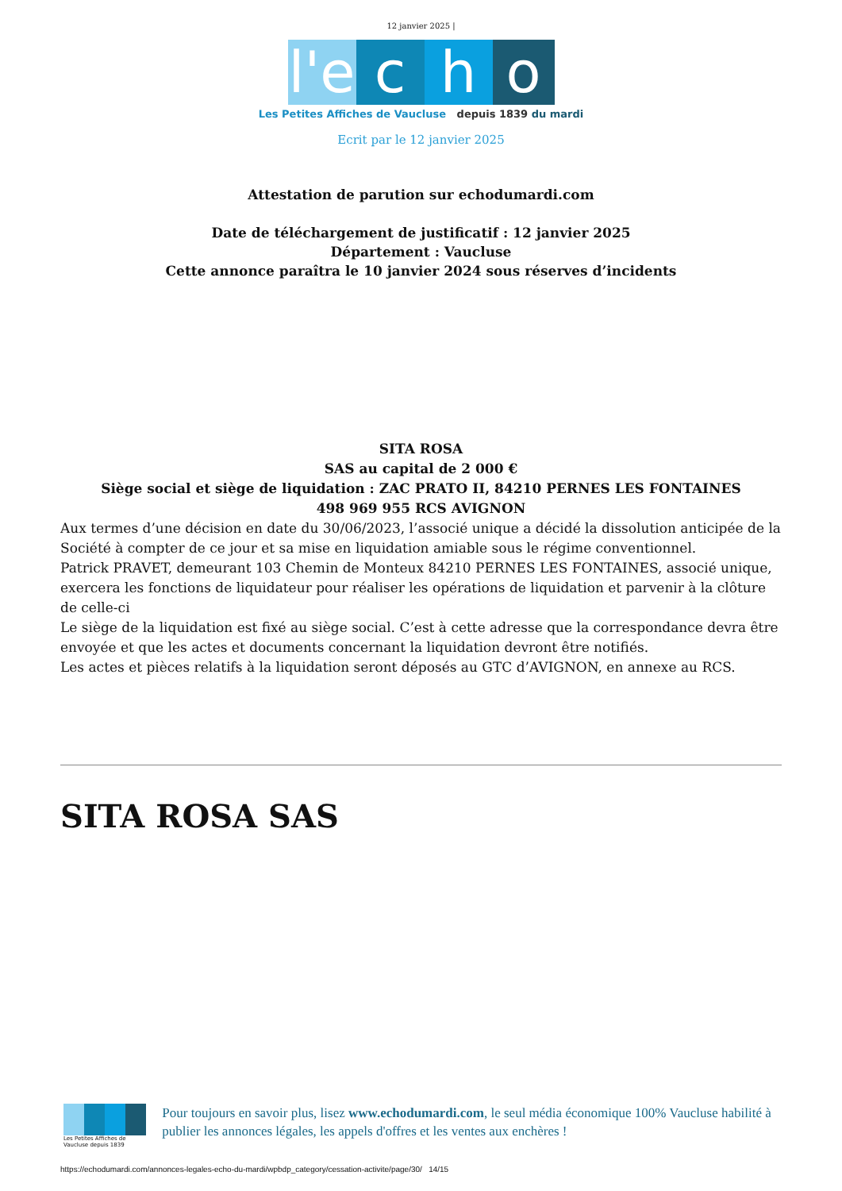12 janvier 2025 |
l'e cho
Les Petites Affiches de Vaucluse depuis 1839 du mardi
Ecrit par le 12 janvier 2025
Attestation de parution sur echodumardi.com
Date de téléchargement de justificatif : 12 janvier 2025
Département : Vaucluse
Cette annonce paraîtra le 10 janvier 2024 sous réserves d’incidents
SITA ROSA
SAS au capital de 2 000 €
Siège social et siège de liquidation : ZAC PRATO II, 84210 PERNES LES FONTAINES
498 969 955 RCS AVIGNON
Aux termes d’une décision en date du 30/06/2023, l’associé unique a décidé la dissolution anticipée de la Société à compter de ce jour et sa mise en liquidation amiable sous le régime conventionnel.
Patrick PRAVET, demeurant 103 Chemin de Monteux 84210 PERNES LES FONTAINES, associé unique, exercera les fonctions de liquidateur pour réaliser les opérations de liquidation et parvenir à la clôture de celle-ci
Le siège de la liquidation est fixé au siège social. C’est à cette adresse que la correspondance devra être envoyée et que les actes et documents concernant la liquidation devront être notifiés.
Les actes et pièces relatifs à la liquidation seront déposés au GTC d’AVIGNON, en annexe au RCS.
SITA ROSA SAS
Les Petites Affiches de Vaucluse depuis 1839
Pour toujours en savoir plus, lisez www.echodumardi.com, le seul média économique 100% Vaucluse habilité à publier les annonces légales, les appels d'offres et les ventes aux enchères !
https://echodumardi.com/annonces-legales-echo-du-mardi/wpbdp_category/cessation-activite/page/30/ 14/15